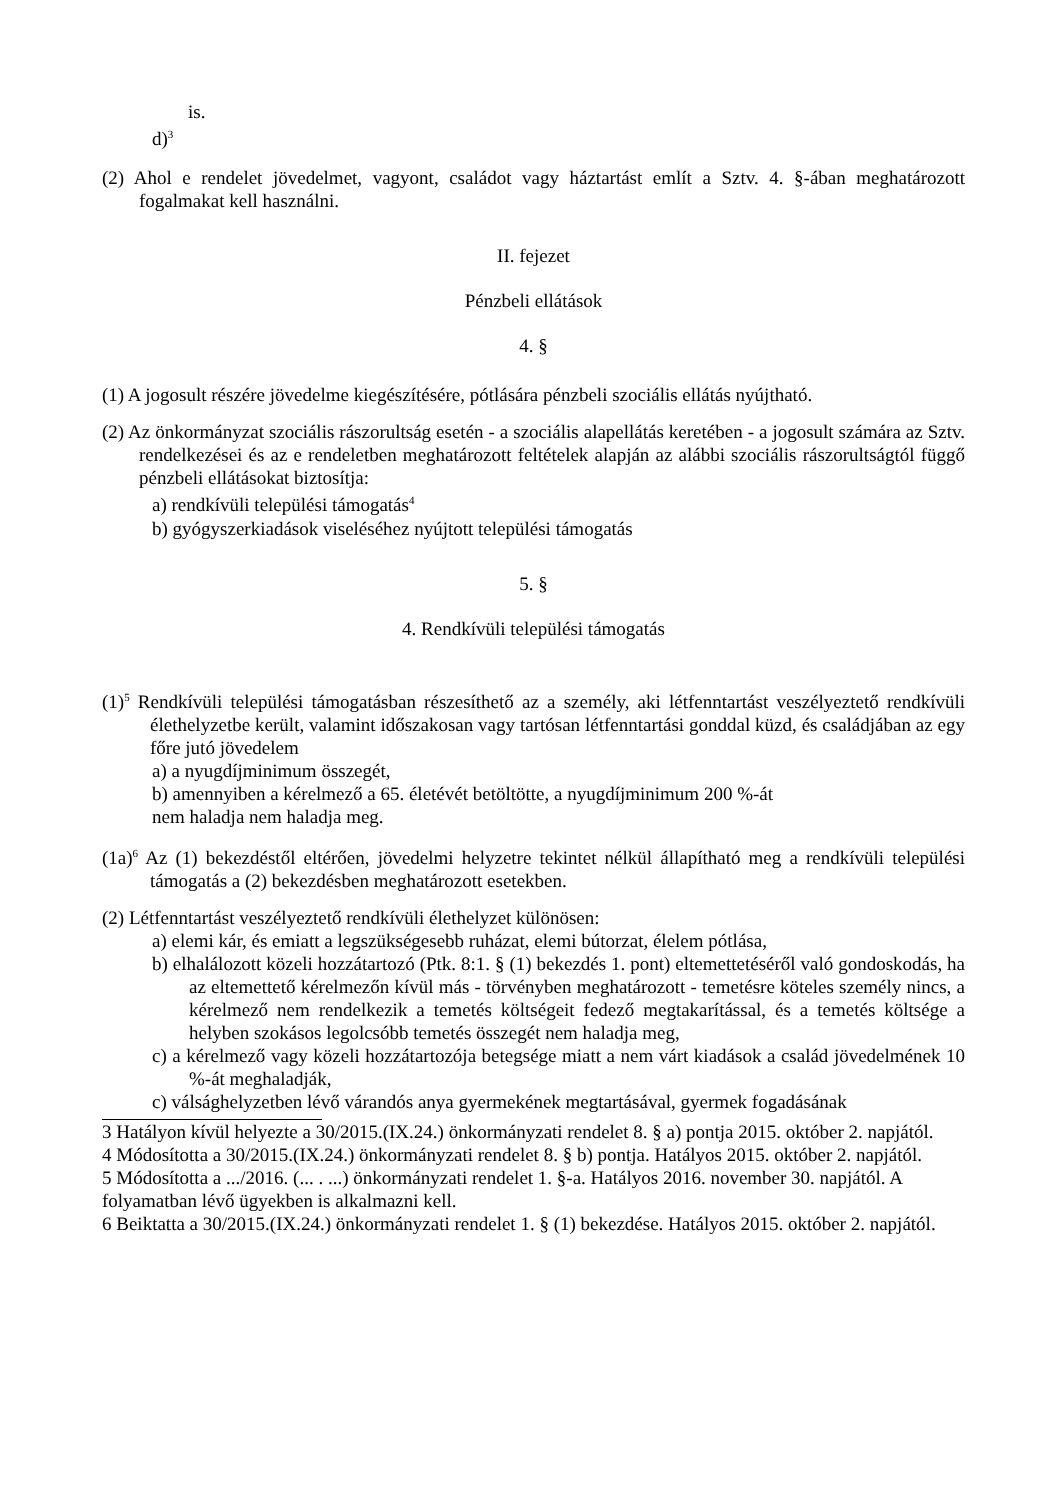is.
d)<sup>3</sup>
(2) Ahol e rendelet jövedelmet, vagyont, családot vagy háztartást említ a Sztv. 4. §-ában meghatározott fogalmakat kell használni.
II. fejezet
Pénzbeli ellátások
4. §
(1) A jogosult részére jövedelme kiegészítésére, pótlására pénzbeli szociális ellátás nyújtható.
(2) Az önkormányzat szociális rászorultság esetén - a szociális alapellátás keretében - a jogosult számára az Sztv. rendelkezései és az e rendeletben meghatározott feltételek alapján az alábbi szociális rászorultságtól függő pénzbeli ellátásokat biztosítja:
a) rendkívüli települési támogatás<sup>4</sup>
b) gyógyszerkiadások viseléséhez nyújtott települési támogatás
5. §
4. Rendkívüli települési támogatás
(1)<sup>5</sup> Rendkívüli települési támogatásban részesíthető az a személy, aki létfenntartást veszélyeztető rendkívüli élethelyzetbe került, valamint időszakosan vagy tartósan létfenntartási gonddal küzd, és családjában az egy főre jutó jövedelem
a) a nyugdíjminimum összegét,
b) amennyiben a kérelmező a 65. életévét betöltötte, a nyugdíjminimum 200 %-át
nem haladja nem haladja meg.
(1a)<sup>6</sup> Az (1) bekezdéstől eltérően, jövedelmi helyzetre tekintet nélkül állapítható meg a rendkívüli települési támogatás a (2) bekezdésben meghatározott esetekben.
(2) Létfenntartást veszélyeztető rendkívüli élethelyzet különösen:
a) elemi kár, és emiatt a legszükségesebb ruházat, elemi bútorzat, élelem pótlása,
b) elhalálozott közeli hozzátartozó (Ptk. 8:1. § (1) bekezdés 1. pont) eltemettetéséről való gondoskodás, ha az eltemettető kérelmezőn kívül más - törvényben meghatározott - temetésre köteles személy nincs, a kérelmező nem rendelkezik a temetés költségeit fedező megtakarítással, és a temetés költsége a helyben szokásos legolcsóbb temetés összegét nem haladja meg,
c) a kérelmező vagy közeli hozzátartozója betegsége miatt a nem várt kiadások a család jövedelmének 10 %-át meghaladják,
c) válsághelyzetben lévő várandós anya gyermekének megtartásával, gyermek fogadásának
3 Hatályon kívül helyezte a 30/2015.(IX.24.) önkormányzati rendelet 8. § a) pontja 2015. október 2. napjától.
4 Módosította a 30/2015.(IX.24.) önkormányzati rendelet 8. § b) pontja. Hatályos 2015. október 2. napjától.
5 Módosította a .../2016. (... . ...) önkormányzati rendelet 1. §-a. Hatályos 2016. november 30. napjától. A folyamatban lévő ügyekben is alkalmazni kell.
6 Beiktatta a 30/2015.(IX.24.) önkormányzati rendelet 1. § (1) bekezdése. Hatályos 2015. október 2. napjától.